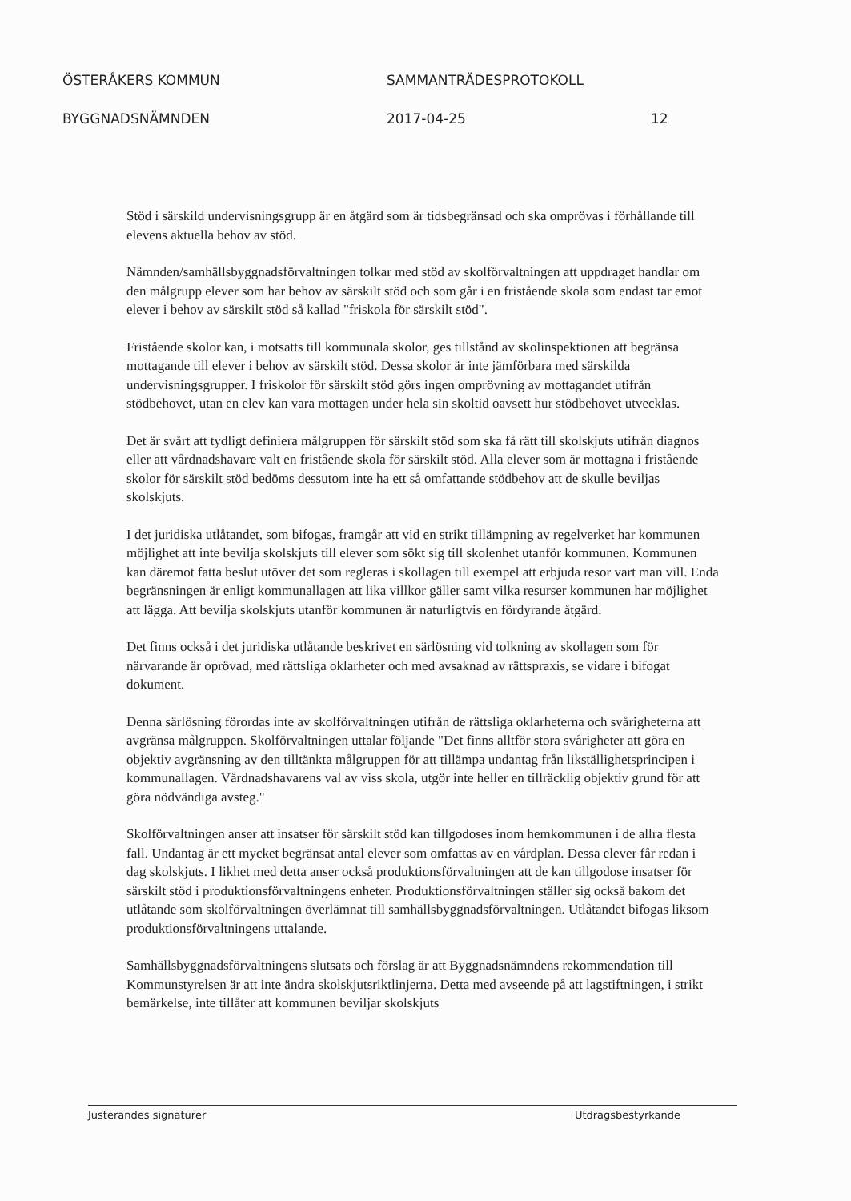ÖSTERÅKERS KOMMUN SAMMANTRÄDESPROTOKOLL
BYGGNADSNÄMNDEN 2017-04-25 12
Stöd i särskild undervisningsgrupp är en åtgärd som är tidsbegränsad och ska omprövas i förhållande till elevens aktuella behov av stöd.
Nämnden/samhällsbyggnadsförvaltningen tolkar med stöd av skolförvaltningen att uppdraget handlar om den målgrupp elever som har behov av särskilt stöd och som går i en fristående skola som endast tar emot elever i behov av särskilt stöd så kallad "friskola för särskilt stöd".
Fristående skolor kan, i motsatts till kommunala skolor, ges tillstånd av skolinspektionen att begränsa mottagande till elever i behov av särskilt stöd. Dessa skolor är inte jämförbara med särskilda undervisningsgrupper. I friskolor för särskilt stöd görs ingen omprövning av mottagandet utifrån stödbehovet, utan en elev kan vara mottagen under hela sin skoltid oavsett hur stödbehovet utvecklas.
Det är svårt att tydligt definiera målgruppen för särskilt stöd som ska få rätt till skolskjuts utifrån diagnos eller att vårdnadshavare valt en fristående skola för särskilt stöd. Alla elever som är mottagna i fristående skolor för särskilt stöd bedöms dessutom inte ha ett så omfattande stödbehov att de skulle beviljas skolskjuts.
I det juridiska utlåtandet, som bifogas, framgår att vid en strikt tillämpning av regelverket har kommunen möjlighet att inte bevilja skolskjuts till elever som sökt sig till skolenhet utanför kommunen. Kommunen kan däremot fatta beslut utöver det som regleras i skollagen till exempel att erbjuda resor vart man vill. Enda begränsningen är enligt kommunallagen att lika villkor gäller samt vilka resurser kommunen har möjlighet att lägga. Att bevilja skolskjuts utanför kommunen är naturligtvis en fördyrande åtgärd.
Det finns också i det juridiska utlåtande beskrivet en särlösning vid tolkning av skollagen som för närvarande är oprövad, med rättsliga oklarheter och med avsaknad av rättspraxis, se vidare i bifogat dokument.
Denna särlösning förordas inte av skolförvaltningen utifrån de rättsliga oklarheterna och svårigheterna att avgränsa målgruppen. Skolförvaltningen uttalar följande "Det finns alltför stora svårigheter att göra en objektiv avgränsning av den tilltänkta målgruppen för att tillämpa undantag från likställighetsprincipen i kommunallagen. Vårdnadshavarens val av viss skola, utgör inte heller en tillräcklig objektiv grund för att göra nödvändiga avsteg."
Skolförvaltningen anser att insatser för särskilt stöd kan tillgodoses inom hemkommunen i de allra flesta fall. Undantag är ett mycket begränsat antal elever som omfattas av en vårdplan. Dessa elever får redan i dag skolskjuts. I likhet med detta anser också produktionsförvaltningen att de kan tillgodose insatser för särskilt stöd i produktionsförvaltningens enheter. Produktionsförvaltningen ställer sig också bakom det utlåtande som skolförvaltningen överlämnat till samhällsbyggnadsförvaltningen. Utlåtandet bifogas liksom produktionsförvaltningens uttalande.
Samhällsbyggnadsförvaltningens slutsats och förslag är att Byggnadsnämndens rekommendation till Kommunstyrelsen är att inte ändra skolskjutsriktlinjerna. Detta med avseende på att lagstiftningen, i strikt bemärkelse, inte tillåter att kommunen beviljar skolskjuts
Justerandes signaturer Utdragsbestyrkande